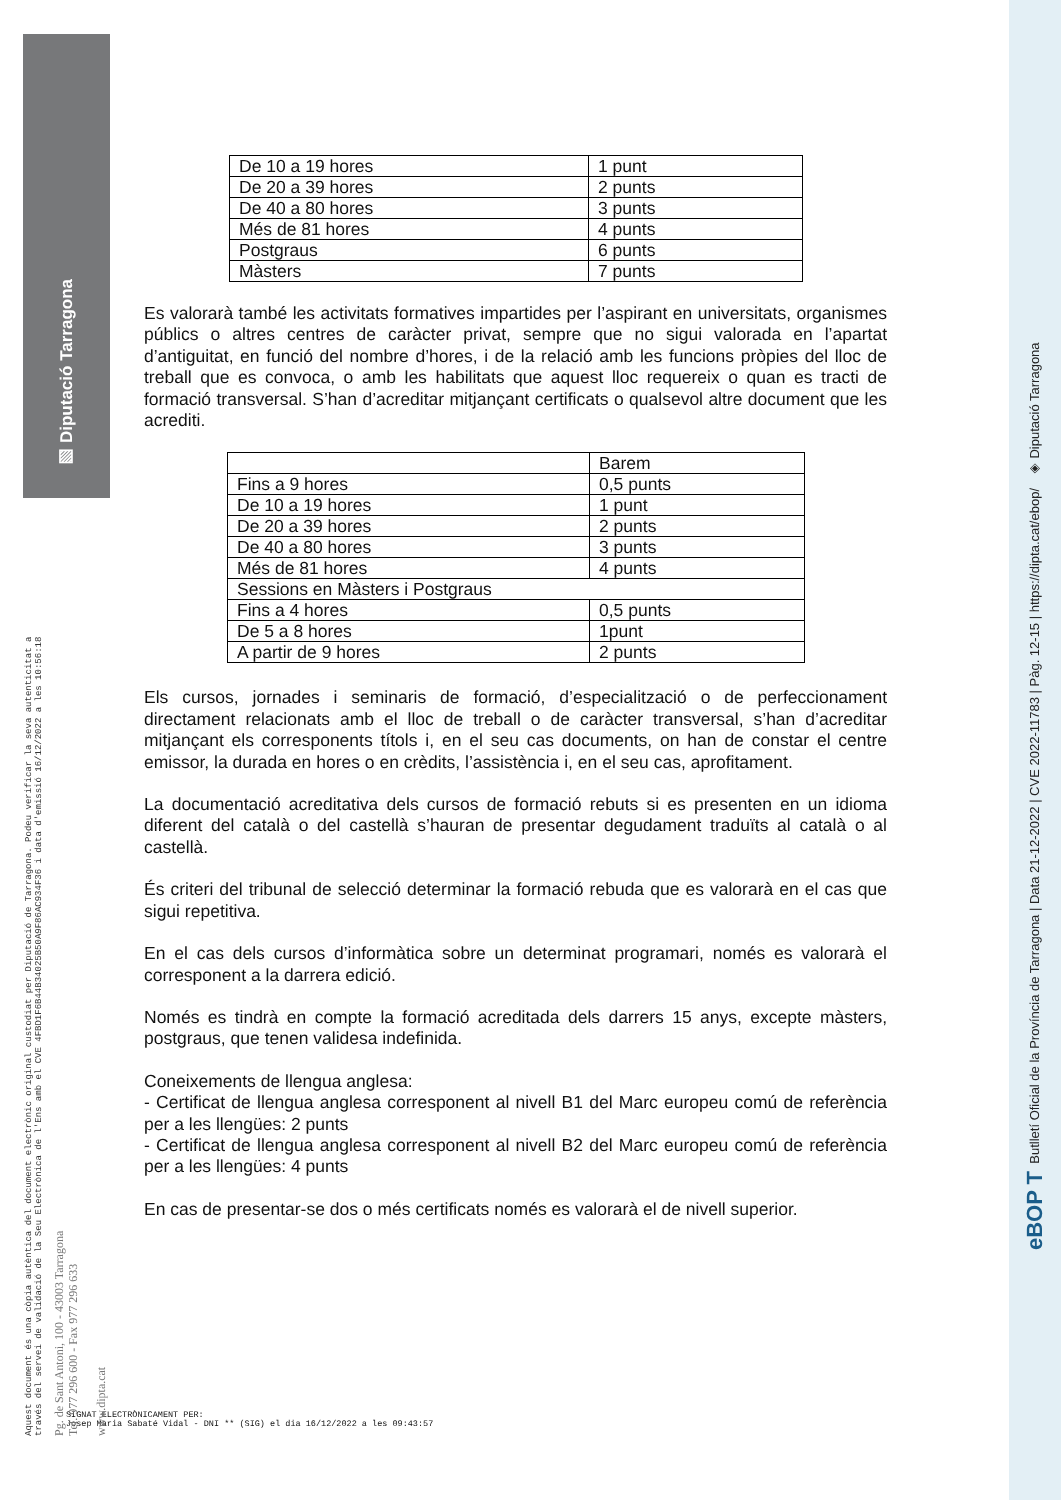▨ Diputació Tarragona
Aquest document és una còpia autèntica del document electrònic original custodiat per Diputació de Tarragona. Podeu verificar la seva autenticitat a
través del servei de validació de la Seu Electrònica de l'Ens amb el CVE 4FBD1F6B44B34025B50A9F86AC934F36 i data d'emissió 16/12/2022 a les 10:56:18
Pg. de Sant Antoni, 100 - 43003 Tarragona
Tel. 977 296 600 - Fax 977 296 633
www.dipta.cat
| De 10 a 19 hores | 1 punt |
| De 20 a 39 hores | 2 punts |
| De 40 a 80 hores | 3 punts |
| Més de 81 hores | 4 punts |
| Postgraus | 6 punts |
| Màsters | 7 punts |
Es valorarà també les activitats formatives impartides per l’aspirant en universitats, organismes públics o altres centres de caràcter privat, sempre que no sigui valorada en l’apartat d’antiguitat, en funció del nombre d’hores, i de la relació amb les funcions pròpies del lloc de treball que es convoca, o amb les habilitats que aquest lloc requereix o quan es tracti de formació transversal. S’han d’acreditar mitjançant certificats o qualsevol altre document que les acrediti.
| | Barem |
| Fins a 9 hores | 0,5 punts |
| De 10 a 19 hores | 1 punt |
| De 20 a 39 hores | 2 punts |
| De 40 a 80 hores | 3 punts |
| Més de 81 hores | 4 punts |
| Sessions en Màsters i Postgraus | |
| Fins a 4 hores | 0,5 punts |
| De 5 a 8 hores | 1punt |
| A partir de 9 hores | 2 punts |
Els cursos, jornades i seminaris de formació, d’especialització o de perfeccionament directament relacionats amb el lloc de treball o de caràcter transversal, s’han d’acreditar mitjançant els corresponents títols i, en el seu cas documents, on han de constar el centre emissor, la durada en hores o en crèdits, l’assistència i, en el seu cas, aprofitament.
La documentació acreditativa dels cursos de formació rebuts si es presenten en un idioma diferent del català o del castellà s’hauran de presentar degudament traduïts al català o al castellà.
És criteri del tribunal de selecció determinar la formació rebuda que es valorarà en el cas que sigui repetitiva.
En el cas dels cursos d’informàtica sobre un determinat programari, només es valorarà el corresponent a la darrera edició.
Només es tindrà en compte la formació acreditada dels darrers 15 anys, excepte màsters, postgraus, que tenen validesa indefinida.
Coneixements de llengua anglesa:
- Certificat de llengua anglesa corresponent al nivell B1 del Marc europeu comú de referència per a les llengües: 2 punts
- Certificat de llengua anglesa corresponent al nivell B2 del Marc europeu comú de referència per a les llengües: 4 punts
En cas de presentar-se dos o més certificats només es valorarà el de nivell superior.
SIGNAT ELECTRÒNICAMENT PER:
Josep Maria Sabaté Vidal - DNI ** (SIG) el dia 16/12/2022 a les 09:43:57
eBOP T Butlletí Oficial de la Província de Tarragona | Data 21-12-2022 | CVE 2022-11783 | Pàg. 12-15 | https://dipta.cat/ebop/ ◈ Diputació Tarragona